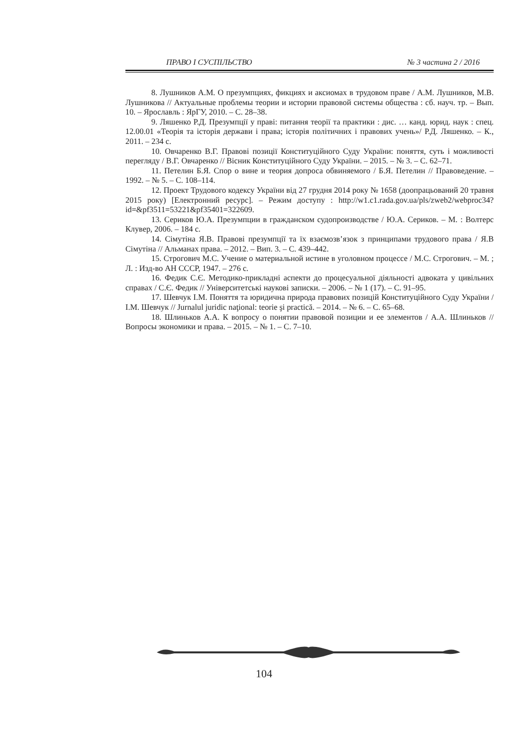ПРАВО І СУСПІЛЬСТВО № 3 частина 2 / 2016
8. Лушников А.М. О презумпциях, фикциях и аксиомах в трудовом праве / А.М. Лушников, М.В. Лушникова // Актуальные проблемы теории и истории правовой системы общества : сб. науч. тр. – Вып. 10. – Ярославль : ЯрГУ, 2010. – С. 28–38.
9. Ляшенко Р.Д. Презумпції у праві: питання теорії та практики : дис. … канд. юрид. наук : спец. 12.00.01 «Теорія та історія держави і права; історія політичних і правових учень»/ Р.Д. Ляшенко. – К., 2011. – 234 с.
10. Овчаренко В.Г. Правові позиції Конституційного Суду України: поняття, суть і можливості перегляду / В.Г. Овчаренко // Вісник Конституційного Суду України. – 2015. – № 3. – С. 62–71.
11. Петелин Б.Я. Спор о вине и теория допроса обвиняемого / Б.Я. Петелин // Правоведение. – 1992. – № 5. – С. 108–114.
12. Проект Трудового кодексу України від 27 грудня 2014 року № 1658 (доопрацьований 20 травня 2015 року) [Електронний ресурс]. – Режим доступу : http://w1.c1.rada.gov.ua/pls/zweb2/webproc34?id=&pf3511=53221&pf35401=322609.
13. Сериков Ю.А. Презумпции в гражданском судопроизводстве / Ю.А. Сериков. – М. : Волтерс Клувер, 2006. – 184 с.
14. Сімутіна Я.В. Правові презумпції та їх взаємозв’язок з принципами трудового права / Я.В Сімутіна // Альманах права. – 2012. – Вип. 3. – С. 439–442.
15. Строгович М.С. Учение о материальной истине в уголовном процессе / М.С. Строгович. – М. ; Л. : Изд-во АН СССР, 1947. – 276 с.
16. Федик С.Є. Методико-прикладні аспекти до процесуальної діяльності адвоката у цивільних справах / С.Є. Федик // Університетські наукові записки. – 2006. – № 1 (17). – С. 91–95.
17. Шевчук І.М. Поняття та юридична природа правових позицій Конституційного Суду України / І.М. Шевчук // Jurnalul juridic naţional: teorie şi practică. – 2014. – № 6. – С. 65–68.
18. Шлиньков А.А. К вопросу о понятии правовой позиции и ее элементов / А.А. Шлиньков // Вопросы экономики и права. – 2015. – № 1. – С. 7–10.
104